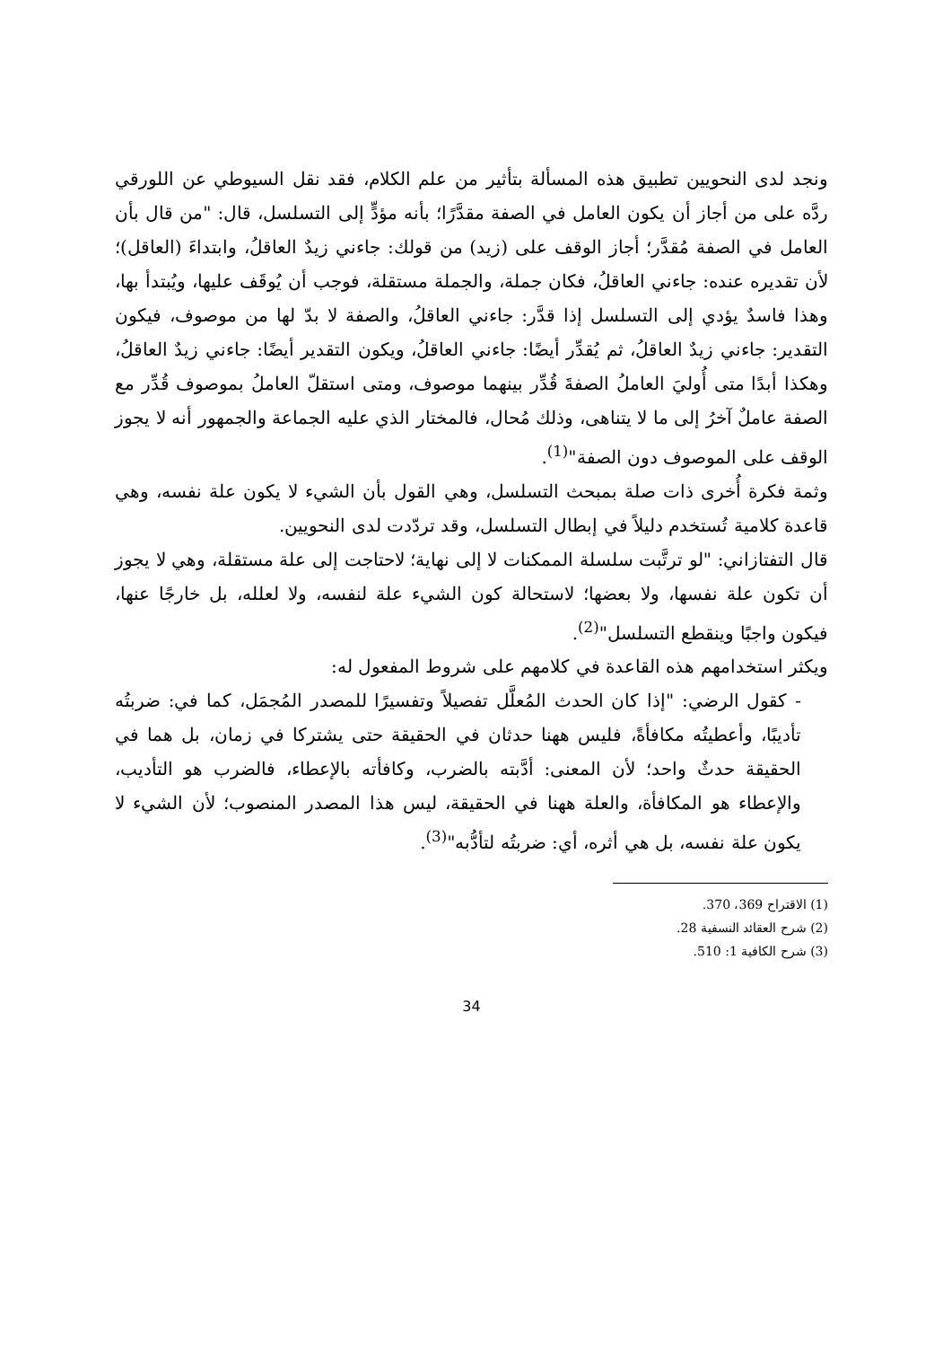ونجد لدى النحويين تطبيق هذه المسألة بتأثير من علم الكلام، فقد نقل السيوطي عن اللورقي ردَّه على من أجاز أن يكون العامل في الصفة مقدَّرًا؛ بأنه مؤدٍّ إلى التسلسل، قال: "من قال بأن العامل في الصفة مُقدَّر؛ أجاز الوقف على (زيد) من قولك: جاءني زيدٌ العاقلُ، وابتداءَ (العاقل)؛ لأن تقديره عنده: جاءني العاقلُ، فكان جملة، والجملة مستقلة، فوجب أن يُوقَف عليها، ويُبتدأ بها، وهذا فاسدٌ يؤدي إلى التسلسل إذا قدَّر: جاءني العاقلُ، والصفة لا بدّ لها من موصوف، فيكون التقدير: جاءني زيدٌ العاقلُ، ثم يُقدِّر أيضًا: جاءني العاقلُ، ويكون التقدير أيضًا: جاءني زيدٌ العاقلُ، وهكذا أبدًا متى أُوليَ العاملُ الصفةَ قُدِّر بينهما موصوف، ومتى استقلّ العاملُ بموصوف قُدِّر مع الصفة عاملٌ آخرُ إلى ما لا يتناهى، وذلك مُحال، فالمختار الذي عليه الجماعة والجمهور أنه لا يجوز الوقف على الموصوف دون الصفة"<sup>(1)</sup>.
وثمة فكرة أُخرى ذات صلة بمبحث التسلسل، وهي القول بأن الشيء لا يكون علة نفسه، وهي قاعدة كلامية تُستخدم دليلاً في إبطال التسلسل، وقد تردّدت لدى النحويين.
قال التفتازاني: "لو ترتَّبت سلسلة الممكنات لا إلى نهاية؛ لاحتاجت إلى علة مستقلة، وهي لا يجوز أن تكون علة نفسها، ولا بعضها؛ لاستحالة كون الشيء علة لنفسه، ولا لعلله، بل خارجًا عنها، فيكون واجبًا وينقطع التسلسل"<sup>(2)</sup>.
ويكثر استخدامهم هذه القاعدة في كلامهم على شروط المفعول له:
- كقول الرضي: "إذا كان الحدث المُعلَّل تفصيلاً وتفسيرًا للمصدر المُجمَل، كما في: ضربتُه تأديبًا، وأعطيتُه مكافأةً، فليس ههنا حدثان في الحقيقة حتى يشتركا في زمان، بل هما في الحقيقة حدثٌ واحد؛ لأن المعنى: أدَّبته بالضرب، وكافأته بالإعطاء، فالضرب هو التأديب، والإعطاء هو المكافأة، والعلة ههنا في الحقيقة، ليس هذا المصدر المنصوب؛ لأن الشيء لا يكون علة نفسه، بل هي أثره، أي: ضربتُه لتأدُّبه"<sup>(3)</sup>.
(1) الاقتراح 369، 370.
(2) شرح العقائد النسفية 28.
(3) شرح الكافية 1: 510.
34